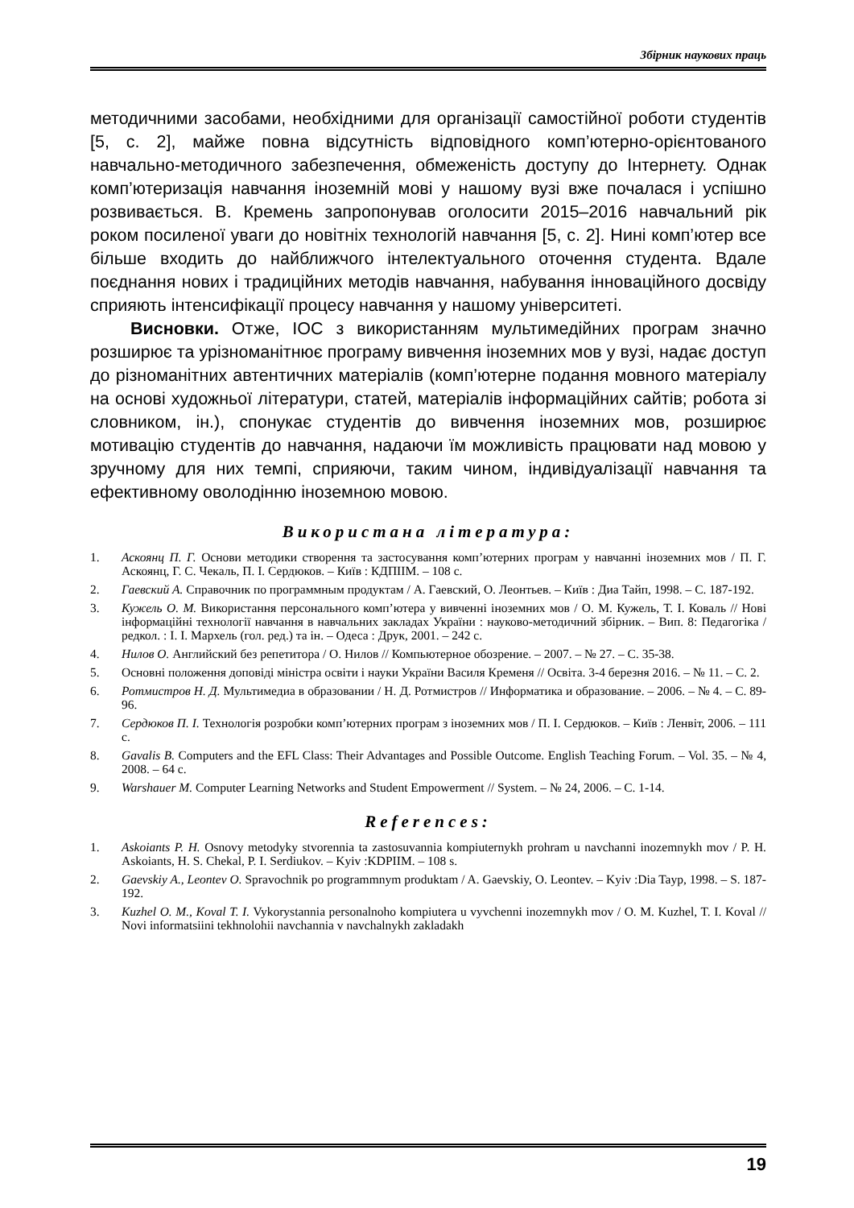Збірник наукових праць
методичними засобами, необхідними для організації самостійної роботи студентів [5, с. 2], майже повна відсутність відповідного комп’ютерно-орієнтованого навчально-методичного забезпечення, обмеженість доступу до Інтернету. Однак комп’ютеризація навчання іноземній мові у нашому вузі вже почалася і успішно розвивається. В. Кремень запропонував оголосити 2015–2016 навчальний рік роком посиленої уваги до новітніх технологій навчання [5, с. 2]. Нині комп’ютер все більше входить до найближчого інтелектуального оточення студента. Вдале поєднання нових і традиційних методів навчання, набування інноваційного досвіду сприяють інтенсифікації процесу навчання у нашому університеті.
Висновки. Отже, ІОС з використанням мультимедійних програм значно розширює та урізноманітнює програму вивчення іноземних мов у вузі, надає доступ до різноманітних автентичних матеріалів (комп’ютерне подання мовного матеріалу на основі художньої літератури, статей, матеріалів інформаційних сайтів; робота зі словником, ін.), спонукає студентів до вивчення іноземних мов, розширює мотивацію студентів до навчання, надаючи їм можливість працювати над мовою у зручному для них темпі, сприяючи, таким чином, індивідуалізації навчання та ефективному оволодінню іноземною мовою.
Використана література:
1. Аскоянц П. Г. Основи методики створення та застосування комп’ютерних програм у навчанні іноземних мов / П. Г. Аскоянц, Г. С. Чекаль, П. І. Сердюков. – Київ : КДПІІМ. – 108 с.
2. Гаевский А. Справочник по программным продуктам / А. Гаевский, О. Леонтьев. – Київ : Диа Тайп, 1998. – С. 187-192.
3. Кужель О. М. Використання персонального комп’ютера у вивченні іноземних мов / О. М. Кужель, Т. І. Коваль // Нові інформаційні технології навчання в навчальних закладах України : науково-методичний збірник. – Вип. 8: Педагогіка / редкол. : І. І. Мархель (гол. ред.) та ін. – Одеса : Друк, 2001. – 242 с.
4. Нилов О. Английский без репетитора / О. Нилов // Компьютерное обозрение. – 2007. – № 27. – С. 35-38.
5. Основні положення доповіді міністра освіти і науки України Василя Кременя // Освіта. 3-4 березня 2016. – № 11. – С. 2.
6. Ротмистров Н. Д. Мультимедиа в образовании / Н. Д. Ротмистров // Информатика и образование. – 2006. – № 4. – С. 89-96.
7. Сердюков П. І. Технологія розробки комп’ютерних програм з іноземних мов / П. І. Сердюков. – Київ : Ленвіт, 2006. – 111 с.
8. Gavalis B. Computers and the EFL Class: Their Advantages and Possible Outcome. English Teaching Forum. – Vol. 35. – № 4, 2008. – 64 c.
9. Warshauer M. Computer Learning Networks and Student Empowerment // System. – № 24, 2006. – С. 1-14.
References:
1. Askoiants P. H. Osnovy metodyky stvorennia ta zastosuvannia kompiuternykh prohram u navchanni inozemnykh mov / P. H. Askoiants, H. S. Chekal, P. I. Serdiukov. – Kyiv :KDPIIM. – 108 s.
2. Gaevskiy A., Leontev O. Spravochnik po programmnym produktam / A. Gaevskiy, O. Leontev. – Kyiv :Dia Tayp, 1998. – S. 187-192.
3. Kuzhel O. M., Koval T. I. Vykorystannia personalnoho kompiutera u vyvchenni inozemnykh mov / O. M. Kuzhel, T. I. Koval // Novi informatsiini tekhnolohii navchannia v navchalnykh zakladakh
19